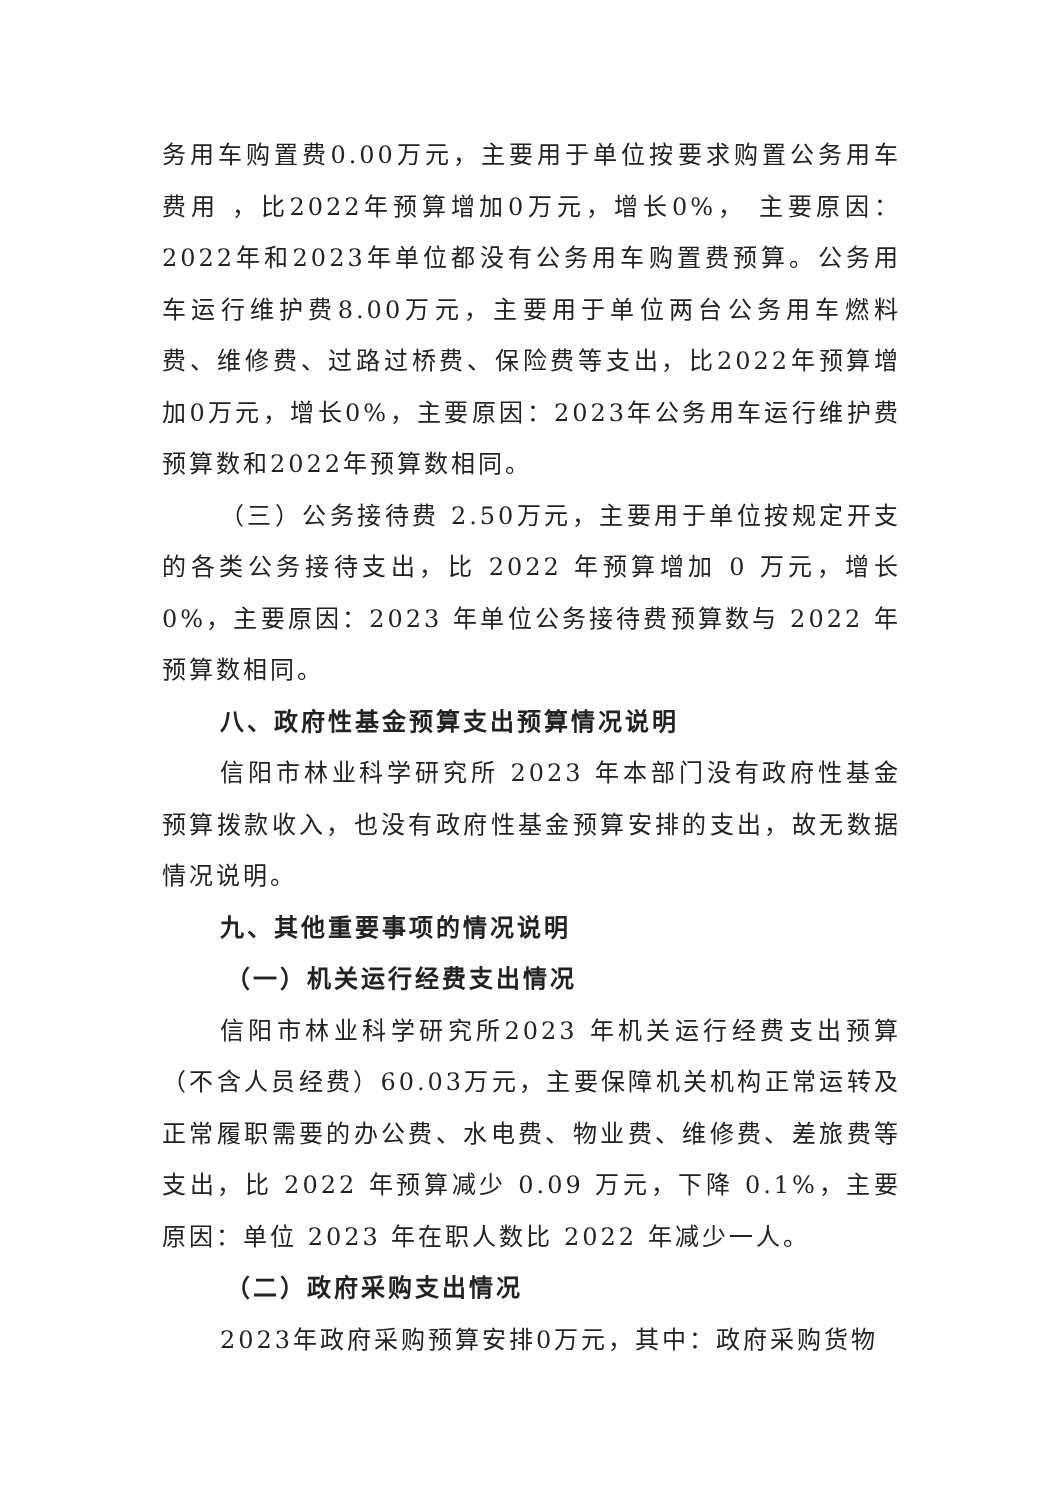务用车购置费0.00万元，主要用于单位按要求购置公务用车费用 ，比2022年预算增加0万元，增长0%， 主要原因：2022年和2023年单位都没有公务用车购置费预算。公务用车运行维护费8.00万元，主要用于单位两台公务用车燃料费、维修费、过路过桥费、保险费等支出，比2022年预算增加0万元，增长0%，主要原因：2023年公务用车运行维护费预算数和2022年预算数相同。
（三）公务接待费 2.50万元，主要用于单位按规定开支的各类公务接待支出，比 2022 年预算增加 0 万元，增长 0%，主要原因：2023 年单位公务接待费预算数与 2022 年预算数相同。
八、政府性基金预算支出预算情况说明
信阳市林业科学研究所 2023 年本部门没有政府性基金预算拨款收入，也没有政府性基金预算安排的支出，故无数据情况说明。
九、其他重要事项的情况说明
（一）机关运行经费支出情况
信阳市林业科学研究所2023 年机关运行经费支出预算（不含人员经费）60.03万元，主要保障机关机构正常运转及正常履职需要的办公费、水电费、物业费、维修费、差旅费等支出，比 2022 年预算减少 0.09 万元，下降 0.1%，主要原因：单位 2023 年在职人数比 2022 年减少一人。
（二）政府采购支出情况
2023年政府采购预算安排0万元，其中：政府采购货物